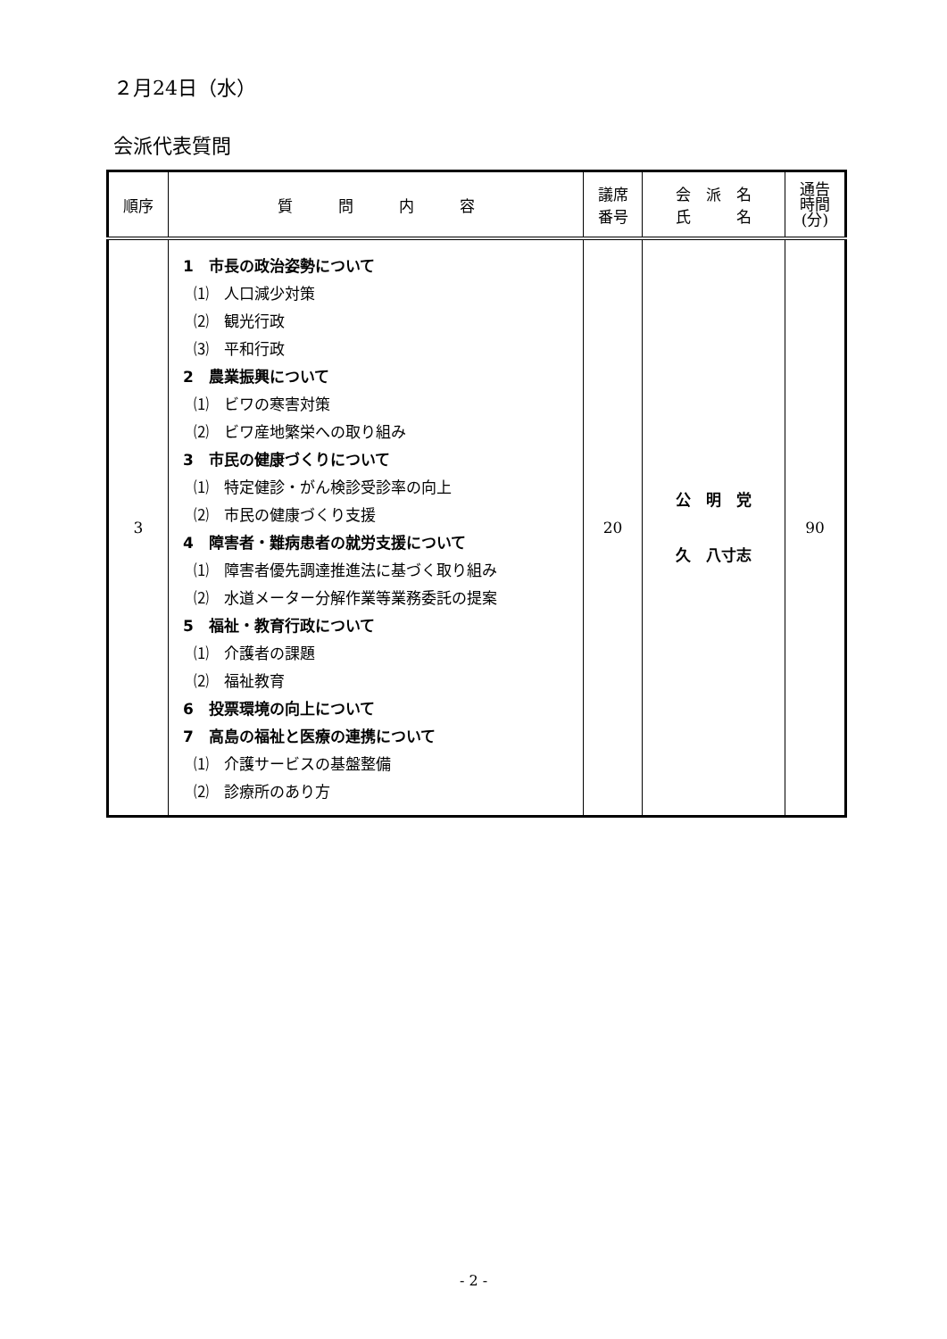２月24日（水）
会派代表質問
| 順序 | 質 問 内 容 | 議席 番号 | 会 派 名 氏 名 | 通告 時間 (分) |
| --- | --- | --- | --- | --- |
| 3 | 1 市長の政治姿勢について ⑴ 人口減少対策 ⑵ 観光行政 ⑶ 平和行政 2 農業振興について ⑴ ビワの寒害対策 ⑵ ビワ産地繁栄への取り組み 3 市民の健康づくりについて ⑴ 特定健診・がん検診受診率の向上 ⑵ 市民の健康づくり支援 4 障害者・難病患者の就労支援について ⑴ 障害者優先調達推進法に基づく取り組み ⑵ 水道メーター分解作業等業務委託の提案 5 福祉・教育行政について ⑴ 介護者の課題 ⑵ 福祉教育 6 投票環境の向上について 7 高島の福祉と医療の連携について ⑴ 介護サービスの基盤整備 ⑵ 診療所のあり方 | 20 | 公 明 党 久 八寸志 | 90 |
- 2 -